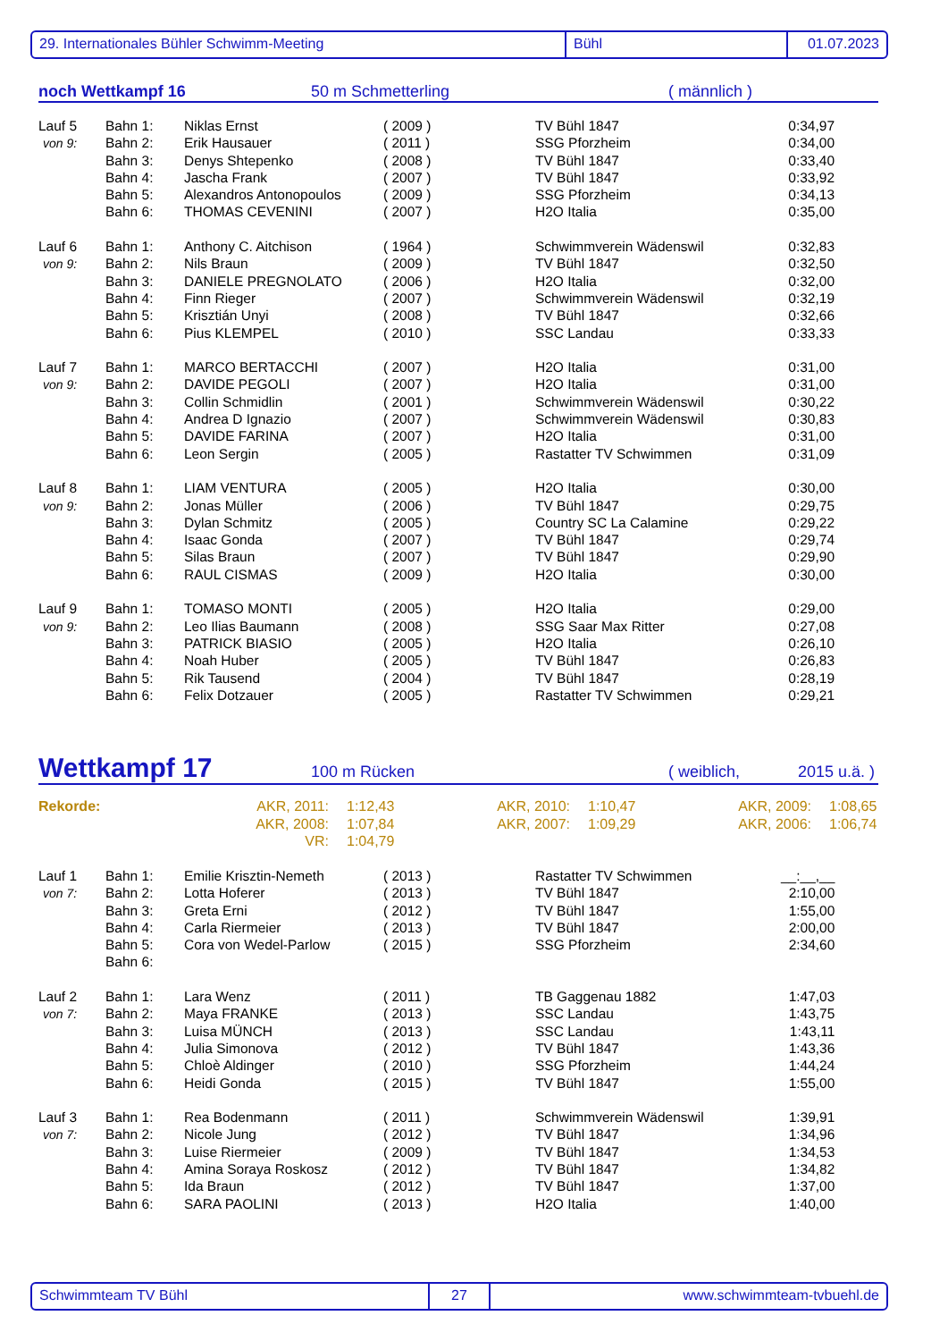29. Internationales Bühler Schwimm-Meeting Bühl 01.07.2023
noch Wettkampf 16 50 m Schmetterling ( männlich )
| Lauf 5 | Bahn 1: | Niklas Ernst | ( 2009 ) | TV Bühl 1847 | 0:34,97 |
| von 9: | Bahn 2: | Erik Hausauer | ( 2011 ) | SSG Pforzheim | 0:34,00 |
| | Bahn 3: | Denys Shtepenko | ( 2008 ) | TV Bühl 1847 | 0:33,40 |
| | Bahn 4: | Jascha Frank | ( 2007 ) | TV Bühl 1847 | 0:33,92 |
| | Bahn 5: | Alexandros Antonopoulos | ( 2009 ) | SSG Pforzheim | 0:34,13 |
| | Bahn 6: | THOMAS CEVENINI | ( 2007 ) | H2O Italia | 0:35,00 |
| Lauf 6 | Bahn 1: | Anthony C. Aitchison | ( 1964 ) | Schwimmverein Wädenswil | 0:32,83 |
| von 9: | Bahn 2: | Nils Braun | ( 2009 ) | TV Bühl 1847 | 0:32,50 |
| | Bahn 3: | DANIELE PREGNOLATO | ( 2006 ) | H2O Italia | 0:32,00 |
| | Bahn 4: | Finn Rieger | ( 2007 ) | Schwimmverein Wädenswil | 0:32,19 |
| | Bahn 5: | Krisztián Unyi | ( 2008 ) | TV Bühl 1847 | 0:32,66 |
| | Bahn 6: | Pius KLEMPEL | ( 2010 ) | SSC Landau | 0:33,33 |
| Lauf 7 | Bahn 1: | MARCO BERTACCHI | ( 2007 ) | H2O Italia | 0:31,00 |
| von 9: | Bahn 2: | DAVIDE PEGOLI | ( 2007 ) | H2O Italia | 0:31,00 |
| | Bahn 3: | Collin Schmidlin | ( 2001 ) | Schwimmverein Wädenswil | 0:30,22 |
| | Bahn 4: | Andrea D Ignazio | ( 2007 ) | Schwimmverein Wädenswil | 0:30,83 |
| | Bahn 5: | DAVIDE FARINA | ( 2007 ) | H2O Italia | 0:31,00 |
| | Bahn 6: | Leon Sergin | ( 2005 ) | Rastatter TV Schwimmen | 0:31,09 |
| Lauf 8 | Bahn 1: | LIAM VENTURA | ( 2005 ) | H2O Italia | 0:30,00 |
| von 9: | Bahn 2: | Jonas Müller | ( 2006 ) | TV Bühl 1847 | 0:29,75 |
| | Bahn 3: | Dylan Schmitz | ( 2005 ) | Country SC La Calamine | 0:29,22 |
| | Bahn 4: | Isaac Gonda | ( 2007 ) | TV Bühl 1847 | 0:29,74 |
| | Bahn 5: | Silas Braun | ( 2007 ) | TV Bühl 1847 | 0:29,90 |
| | Bahn 6: | RAUL CISMAS | ( 2009 ) | H2O Italia | 0:30,00 |
| Lauf 9 | Bahn 1: | TOMASO MONTI | ( 2005 ) | H2O Italia | 0:29,00 |
| von 9: | Bahn 2: | Leo Ilias Baumann | ( 2008 ) | SSG Saar Max Ritter | 0:27,08 |
| | Bahn 3: | PATRICK BIASIO | ( 2005 ) | H2O Italia | 0:26,10 |
| | Bahn 4: | Noah Huber | ( 2005 ) | TV Bühl 1847 | 0:26,83 |
| | Bahn 5: | Rik Tausend | ( 2004 ) | TV Bühl 1847 | 0:28,19 |
| | Bahn 6: | Felix Dotzauer | ( 2005 ) | Rastatter TV Schwimmen | 0:29,21 |
Wettkampf 17 100 m Rücken ( weiblich, 2015 u.ä. )
| Rekorde: | AKR, 2011: | 1:12,43 | AKR, 2010: | 1:10,47 | AKR, 2009: | 1:08,65 |
| | AKR, 2008: | 1:07,84 | AKR, 2007: | 1:09,29 | AKR, 2006: | 1:06,74 |
| | VR: | 1:04,79 | | | | |
| Lauf 1 | Bahn 1: | Emilie Krisztin-Nemeth | ( 2013 ) | Rastatter TV Schwimmen | __:__,__ |
| von 7: | Bahn 2: | Lotta Hoferer | ( 2013 ) | TV Bühl 1847 | 2:10,00 |
| | Bahn 3: | Greta Erni | ( 2012 ) | TV Bühl 1847 | 1:55,00 |
| | Bahn 4: | Carla Riermeier | ( 2013 ) | TV Bühl 1847 | 2:00,00 |
| | Bahn 5: | Cora von Wedel-Parlow | ( 2015 ) | SSG Pforzheim | 2:34,60 |
| | Bahn 6: | | | | |
| Lauf 2 | Bahn 1: | Lara Wenz | ( 2011 ) | TB Gaggenau 1882 | 1:47,03 |
| von 7: | Bahn 2: | Maya FRANKE | ( 2013 ) | SSC Landau | 1:43,75 |
| | Bahn 3: | Luisa MÜNCH | ( 2013 ) | SSC Landau | 1:43,11 |
| | Bahn 4: | Julia Simonova | ( 2012 ) | TV Bühl 1847 | 1:43,36 |
| | Bahn 5: | Chloè Aldinger | ( 2010 ) | SSG Pforzheim | 1:44,24 |
| | Bahn 6: | Heidi Gonda | ( 2015 ) | TV Bühl 1847 | 1:55,00 |
| Lauf 3 | Bahn 1: | Rea Bodenmann | ( 2011 ) | Schwimmverein Wädenswil | 1:39,91 |
| von 7: | Bahn 2: | Nicole Jung | ( 2012 ) | TV Bühl 1847 | 1:34,96 |
| | Bahn 3: | Luise Riermeier | ( 2009 ) | TV Bühl 1847 | 1:34,53 |
| | Bahn 4: | Amina Soraya Roskosz | ( 2012 ) | TV Bühl 1847 | 1:34,82 |
| | Bahn 5: | Ida Braun | ( 2012 ) | TV Bühl 1847 | 1:37,00 |
| | Bahn 6: | SARA PAOLINI | ( 2013 ) | H2O Italia | 1:40,00 |
Schwimmteam TV Bühl 27 www.schwimmteam-tvbuehl.de